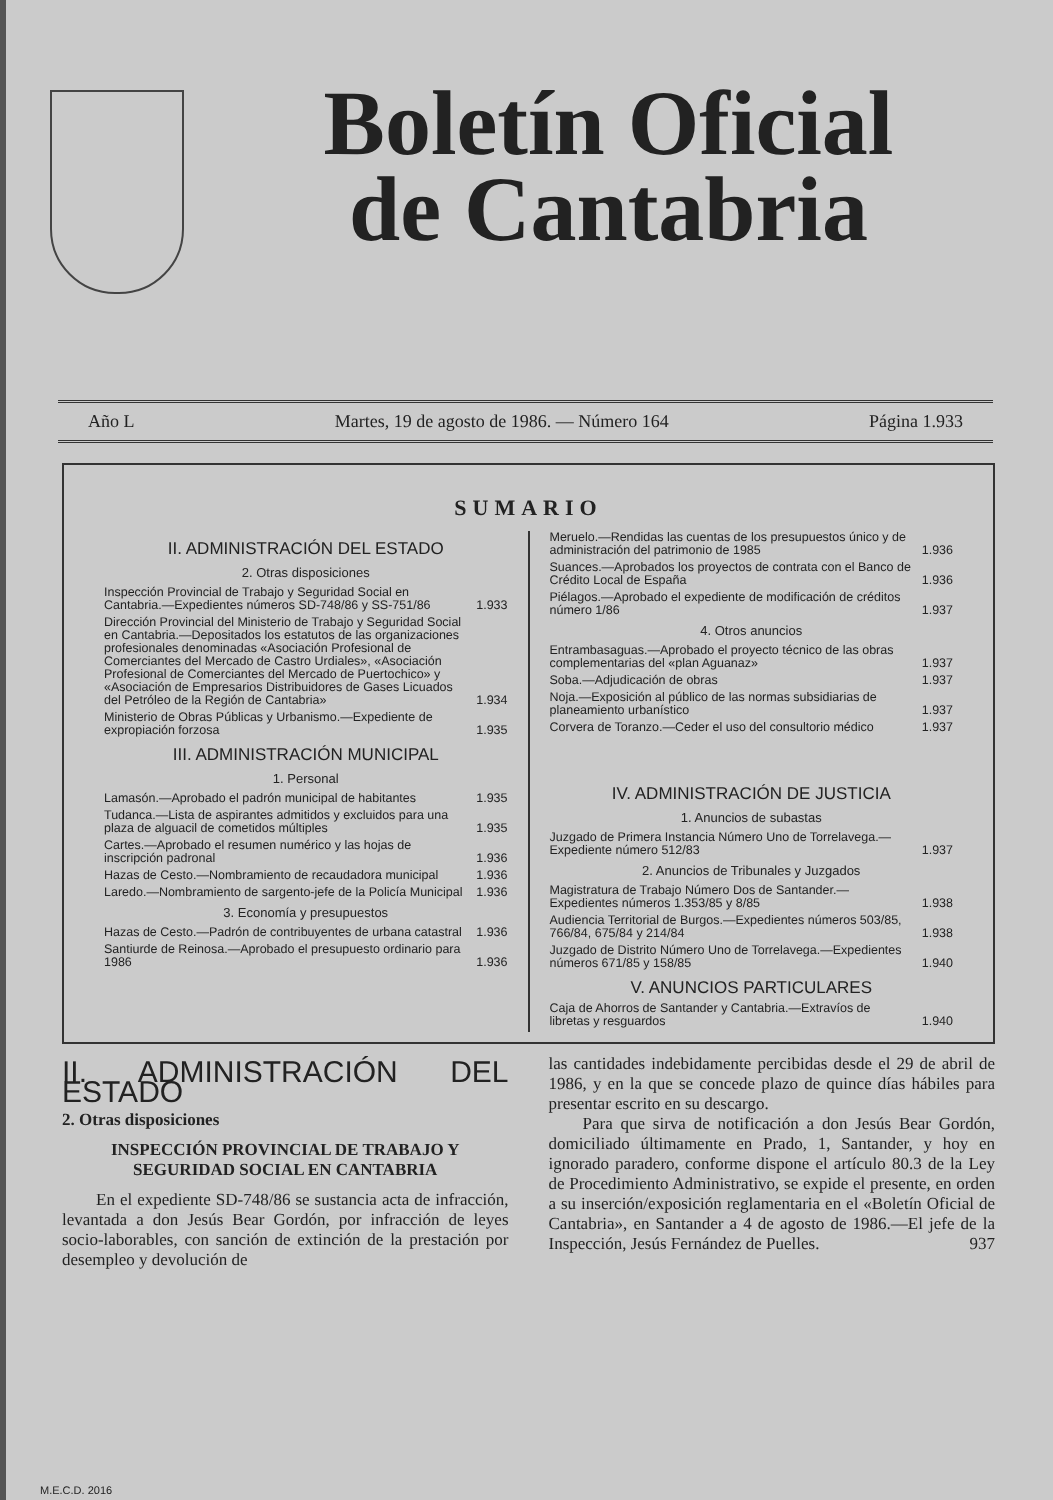Boletín Oficial
de Cantabria
Año L Martes, 19 de agosto de 1986. — Número 164 Página 1.933
SUMARIO
II. ADMINISTRACIÓN DEL ESTADO
2. Otras disposiciones
Inspección Provincial de Trabajo y Seguridad Social en Cantabria.—Expedientes números SD-748/86 y SS-751/86 1.933
Dirección Provincial del Ministerio de Trabajo y Seguridad Social en Cantabria.—Depositados los estatutos de las organizaciones profesionales denominadas «Asociación Profesional de Comerciantes del Mercado de Castro Urdiales», «Asociación Profesional de Comerciantes del Mercado de Puertochico» y «Asociación de Empresarios Distribuidores de Gases Licuados del Petróleo de la Región de Cantabria» 1.934
Ministerio de Obras Públicas y Urbanismo.—Expediente de expropiación forzosa 1.935
III. ADMINISTRACIÓN MUNICIPAL
1. Personal
Lamasón.—Aprobado el padrón municipal de habitantes 1.935
Tudanca.—Lista de aspirantes admitidos y excluidos para una plaza de alguacil de cometidos múltiples 1.935
Cartes.—Aprobado el resumen numérico y las hojas de inscripción padronal 1.936
Hazas de Cesto.—Nombramiento de recaudadora municipal 1.936
Laredo.—Nombramiento de sargento-jefe de la Policía Municipal 1.936
3. Economía y presupuestos
Hazas de Cesto.—Padrón de contribuyentes de urbana catastral 1.936
Santiurde de Reinosa.—Aprobado el presupuesto ordinario para 1986 1.936
Meruelo.—Rendidas las cuentas de los presupuestos único y de administración del patrimonio de 1985 1.936
Suances.—Aprobados los proyectos de contrata con el Banco de Crédito Local de España 1.936
Piélagos.—Aprobado el expediente de modificación de créditos número 1/86 1.937
4. Otros anuncios
Entrambasaguas.—Aprobado el proyecto técnico de las obras complementarias del «plan Aguanaz» 1.937
Soba.—Adjudicación de obras 1.937
Noja.—Exposición al público de las normas subsidiarias de planeamiento urbanístico 1.937
Corvera de Toranzo.—Ceder el uso del consultorio médico 1.937
IV. ADMINISTRACIÓN DE JUSTICIA
1. Anuncios de subastas
Juzgado de Primera Instancia Número Uno de Torrelavega.—Expediente número 512/83 1.937
2. Anuncios de Tribunales y Juzgados
Magistratura de Trabajo Número Dos de Santander.—Expedientes números 1.353/85 y 8/85 1.938
Audiencia Territorial de Burgos.—Expedientes números 503/85, 766/84, 675/84 y 214/84 1.938
Juzgado de Distrito Número Uno de Torrelavega.—Expedientes números 671/85 y 158/85 1.940
V. ANUNCIOS PARTICULARES
Caja de Ahorros de Santander y Cantabria.—Extravíos de libretas y resguardos 1.940
II. ADMINISTRACIÓN DEL ESTADO
2. Otras disposiciones
INSPECCIÓN PROVINCIAL DE TRABAJO Y SEGURIDAD SOCIAL EN CANTABRIA
En el expediente SD-748/86 se sustancia acta de infracción, levantada a don Jesús Bear Gordón, por infracción de leyes socio-laborables, con sanción de extinción de la prestación por desempleo y devolución de
las cantidades indebidamente percibidas desde el 29 de abril de 1986, y en la que se concede plazo de quince días hábiles para presentar escrito en su descargo.
Para que sirva de notificación a don Jesús Bear Gordón, domiciliado últimamente en Prado, 1, Santander, y hoy en ignorado paradero, conforme dispone el artículo 80.3 de la Ley de Procedimiento Administrativo, se expide el presente, en orden a su inserción/exposición reglamentaria en el «Boletín Oficial de Cantabria», en Santander a 4 de agosto de 1986.—El jefe de la Inspección, Jesús Fernández de Puelles. 937
M.E.C.D. 2016